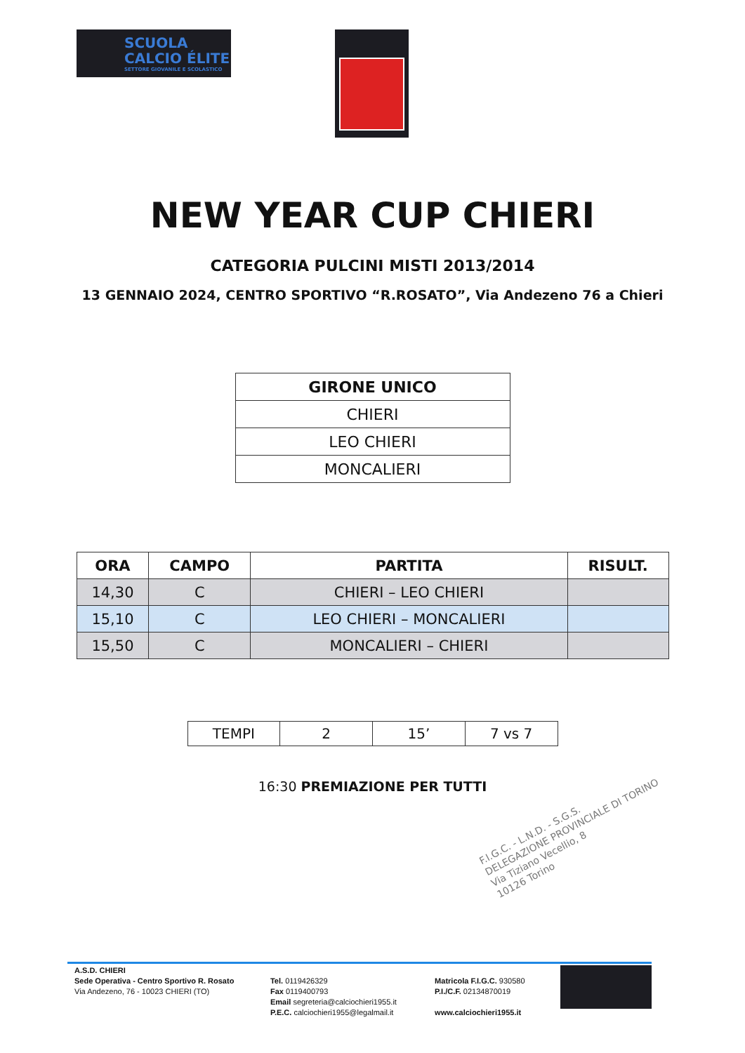SCUOLA
CALCIO ÉLITE
SETTORE GIOVANILE E SCOLASTICO
NEW YEAR CUP CHIERI
CATEGORIA PULCINI MISTI 2013/2014
13 GENNAIO 2024, CENTRO SPORTIVO “R.ROSATO”, Via Andezeno 76 a Chieri
| GIRONE UNICO |
| --- |
| CHIERI |
| LEO CHIERI |
| MONCALIERI |
| ORA | CAMPO | PARTITA | RISULT. |
| --- | --- | --- | --- |
| 14,30 | C | CHIERI – LEO CHIERI | |
| 15,10 | C | LEO CHIERI – MONCALIERI | |
| 15,50 | C | MONCALIERI – CHIERI | |
| TEMPI | 2 | 15’ | 7 vs 7 |
16:30 PREMIAZIONE PER TUTTI
F.I.G.C. - L.N.D. - S.G.S.
DELEGAZIONE PROVINCIALE DI TORINO
Via Tiziano Vecellio, 8
10126 Torino
A.S.D. CHIERI
Sede Operativa - Centro Sportivo R. Rosato
Via Andezeno, 76 - 10023 CHIERI (TO)
Tel. 0119426329
Fax 0119400793
Email segreteria@calciochieri1955.it
P.E.C. calciochieri1955@legalmail.it
Matricola F.I.G.C. 930580
P.I./C.F. 02134870019
www.calciochieri1955.it